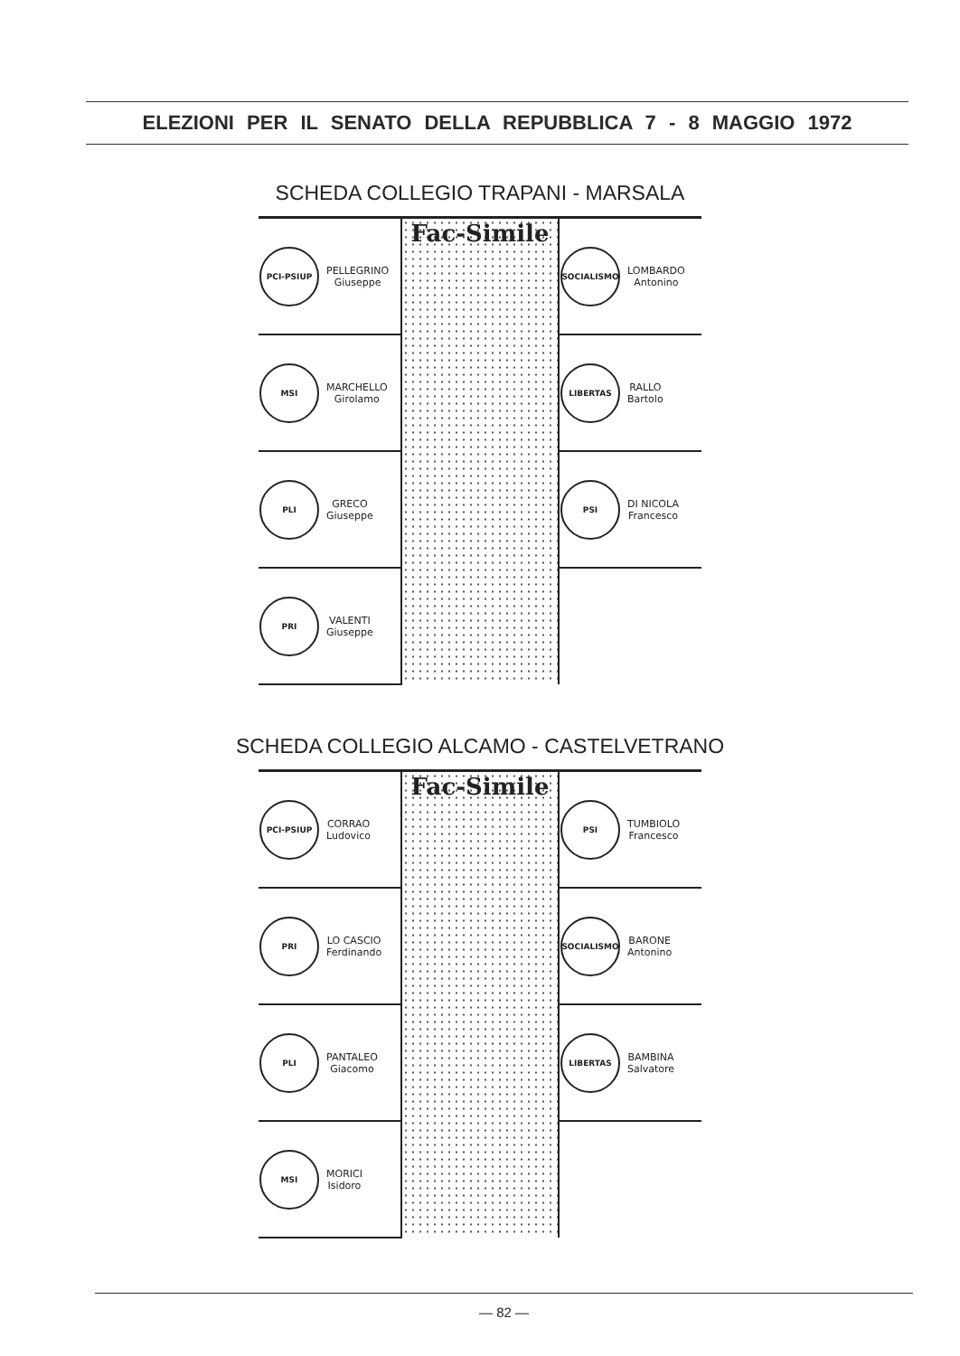ELEZIONI PER IL SENATO DELLA REPUBBLICA 7 - 8 MAGGIO 1972
SCHEDA COLLEGIO TRAPANI - MARSALA
| PCI-PSIUP PELLEGRINO Giuseppe | Fac-Simile | SOCIALISMO LOMBARDO Antonino |
| MSI MARCHELLO Girolamo | | LIBERTAS RALLO Bartolo |
| PLI GRECO Giuseppe | | PSI DI NICOLA Francesco |
| PRI VALENTI Giuseppe | | |
SCHEDA COLLEGIO ALCAMO - CASTELVETRANO
| PCI-PSIUP CORRAO Ludovico | Fac-Simile | PSI TUMBIOLO Francesco |
| PRI LO CASCIO Ferdinando | | SOCIALISMO BARONE Antonino |
| PLI PANTALEO Giacomo | | LIBERTAS BAMBINA Salvatore |
| MSI MORICI Isidoro | | |
— 82 —